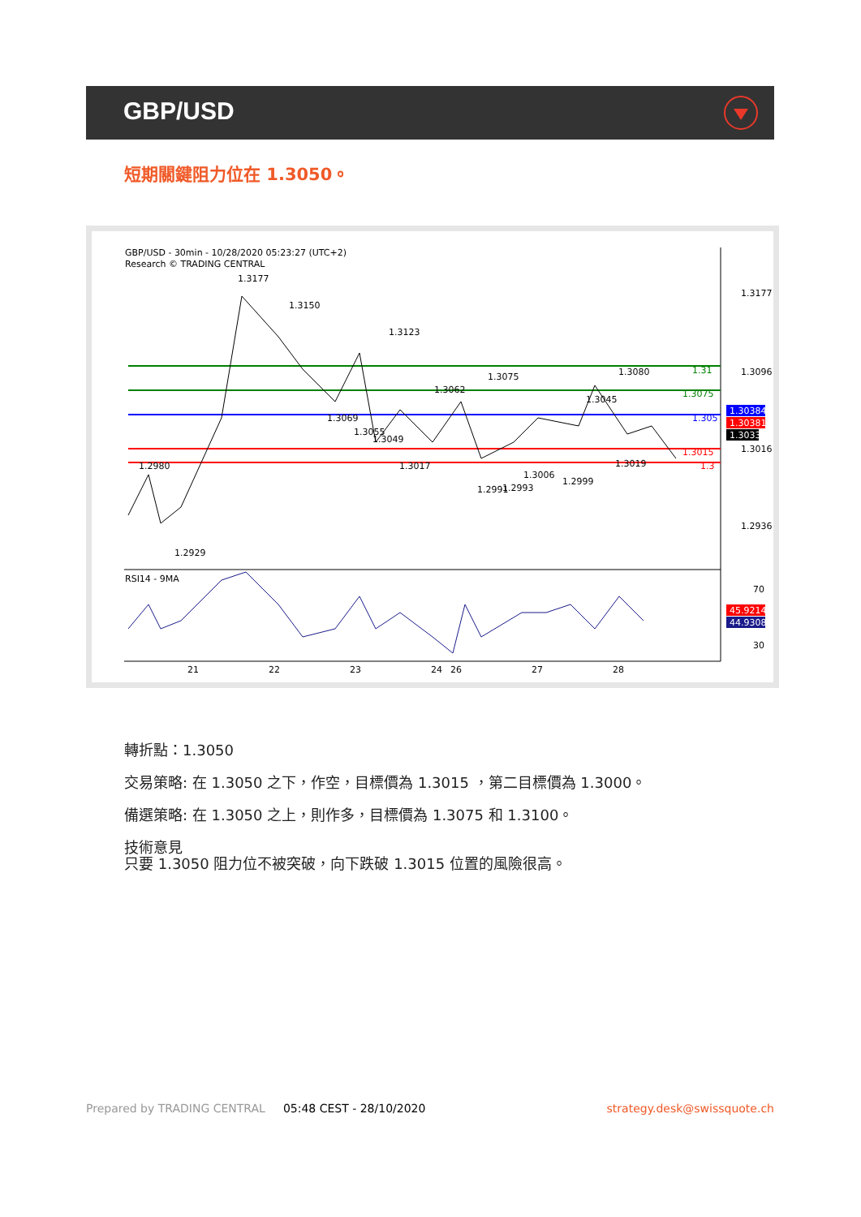GBP/USD
短期關鍵阻力位在 1.3050。
GBP/USD - 30min - 10/28/2020 05:23:27 (UTC+2)
Research © TRADING CENTRAL
RSI14 - 9MA
21
22
23
24
26
27
28
1.3177
1.3096
1.3016
1.2936
70
30
1.31
1.3075
1.305
1.3015
1.3
1.30384
1.30381
1.3033
45.9214
44.9308
1.3177
1.3150
1.3123
1.3062
1.3075
1.3045
1.3080
1.2980
1.2929
1.3069
1.3055
1.3049
1.3017
1.2991
1.2993
1.3006
1.2999
1.3019
轉折點：1.3050
交易策略: 在 1.3050 之下，作空，目標價為 1.3015 ，第二目標價為 1.3000。
備選策略: 在 1.3050 之上，則作多，目標價為 1.3075 和 1.3100。
技術意見
只要 1.3050 阻力位不被突破，向下跌破 1.3015 位置的風險很高。
Prepared by TRADING CENTRAL 05:48 CEST - 28/10/2020 strategy.desk@swissquote.ch